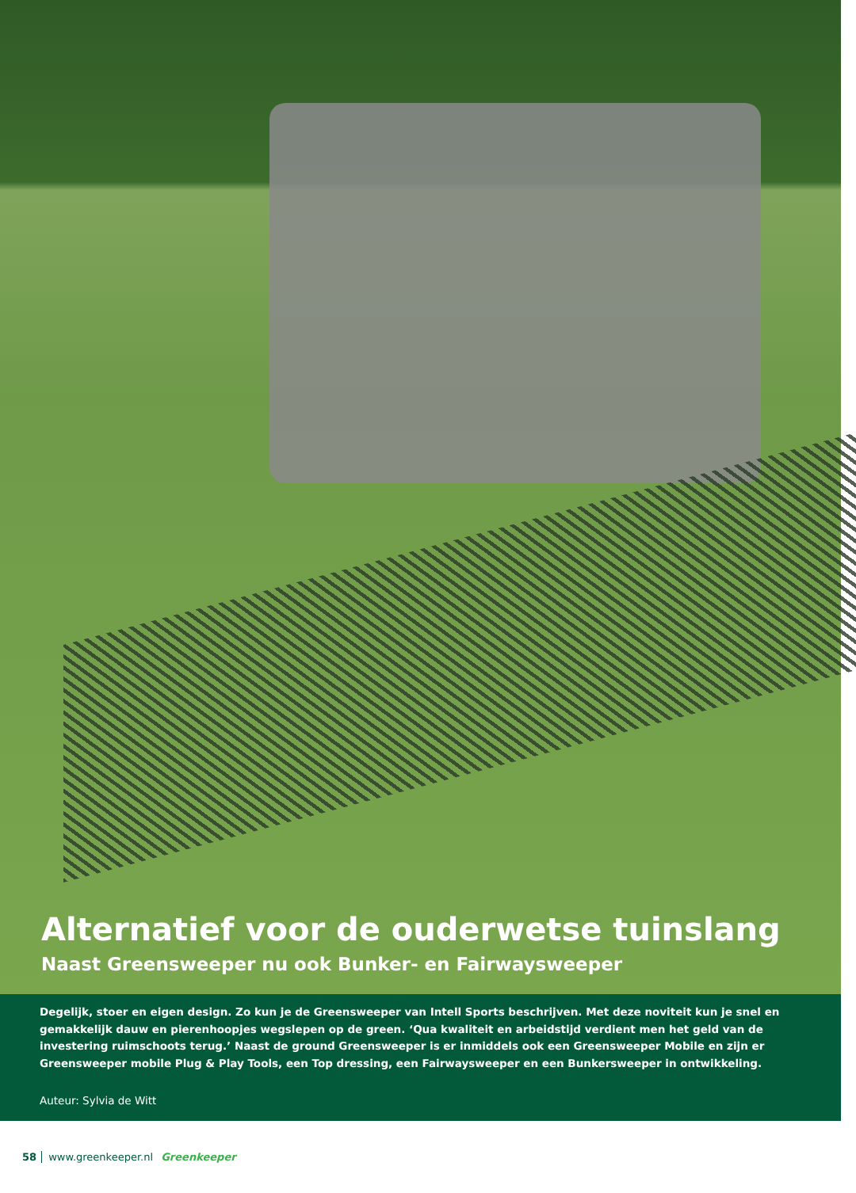Alternatief voor de ouderwetse tuinslang
Naast Greensweeper nu ook Bunker- en Fairwaysweeper
Degelijk, stoer en eigen design. Zo kun je de Greensweeper van Intell Sports beschrijven. Met deze noviteit kun je snel en gemakkelijk dauw en pierenhoopjes wegslepen op de green. ‘Qua kwaliteit en arbeidstijd verdient men het geld van de investering ruimschoots terug.’ Naast de ground Greensweeper is er inmiddels ook een Greensweeper Mobile en zijn er Greensweeper mobile Plug & Play Tools, een Top dressing, een Fairwaysweeper en een Bunkersweeper in ontwikkeling.
Auteur: Sylvia de Witt
58 www.greenkeeper.nl Greenkeeper